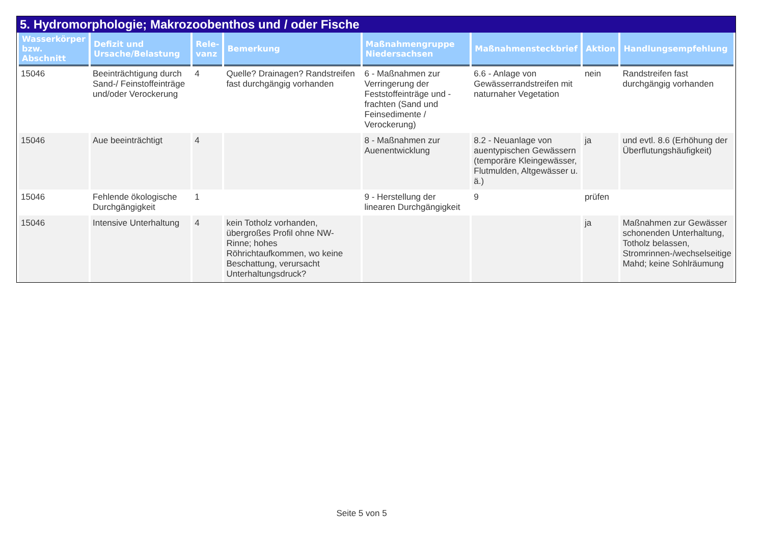5. Hydromorphologie; Makrozoobenthos und / oder Fische
| Wasserkörper bzw. Abschnitt | Defizit und Ursache/Belastung | Rele-vanz | Bemerkung | Maßnahmengruppe Niedersachsen | Maßnahmensteckbrief | Aktion | Handlungsempfehlung |
| --- | --- | --- | --- | --- | --- | --- | --- |
| 15046 | Beeinträchtigung durch Sand-/ Feinstoffeinträge und/oder Verockerung | 4 | Quelle? Drainagen? Randstreifen fast durchgängig vorhanden | 6 - Maßnahmen zur Verringerung der Feststoffeinträge und -frachten (Sand und Feinsedimente / Verockerung) | 6.6 - Anlage von Gewässerrandstreifen mit naturnaher Vegetation | nein | Randstreifen fast durchgängig vorhanden |
| 15046 | Aue beeinträchtigt | 4 | | 8 - Maßnahmen zur Auenentwicklung | 8.2 - Neuanlage von auentypischen Gewässern (temporäre Kleingewässer, Flutmulden, Altgewässer u. ä.) | ja | und evtl. 8.6 (Erhöhung der Überflutungshäufigkeit) |
| 15046 | Fehlende ökologische Durchgängigkeit | 1 | | 9 - Herstellung der linearen Durchgängigkeit | 9 | prüfen | |
| 15046 | Intensive Unterhaltung | 4 | kein Totholz vorhanden, übergroßes Profil ohne NW-Rinne; hohes Röhrichtaufkommen, wo keine Beschattung, verursacht Unterhaltungsdruck? | | | ja | Maßnahmen zur Gewässer schonenden Unterhaltung, Totholz belassen, Stromrinnen-/wechselseitige Mahd; keine Sohlräumung |
Seite 5 von 5